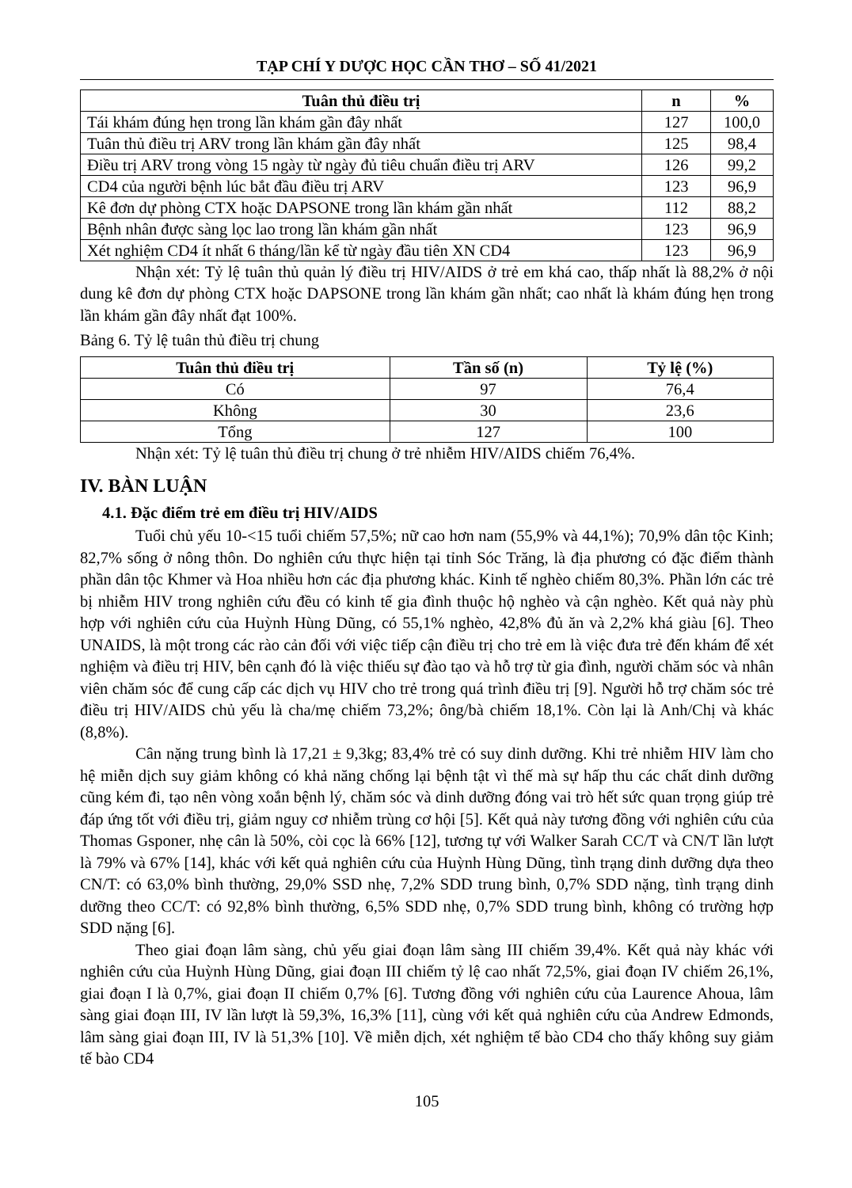TẠP CHÍ Y DƯỢC HỌC CẦN THƠ – SỐ 41/2021
| Tuân thủ điều trị | n | % |
| --- | --- | --- |
| Tái khám đúng hẹn trong lần khám gần đây nhất | 127 | 100,0 |
| Tuân thủ điều trị ARV trong lần khám gần đây nhất | 125 | 98,4 |
| Điều trị ARV trong vòng 15 ngày từ ngày đủ tiêu chuẩn điều trị ARV | 126 | 99,2 |
| CD4 của người bệnh lúc bắt đầu điều trị ARV | 123 | 96,9 |
| Kê đơn dự phòng CTX hoặc DAPSONE trong lần khám gần nhất | 112 | 88,2 |
| Bệnh nhân được sàng lọc lao trong lần khám gần nhất | 123 | 96,9 |
| Xét nghiệm CD4 ít nhất 6 tháng/lần kể từ ngày đầu tiên XN CD4 | 123 | 96,9 |
Nhận xét: Tỷ lệ tuân thủ quản lý điều trị HIV/AIDS ở trẻ em khá cao, thấp nhất là 88,2% ở nội dung kê đơn dự phòng CTX hoặc DAPSONE trong lần khám gần nhất; cao nhất là khám đúng hẹn trong lần khám gần đây nhất đạt 100%.
Bảng 6. Tỷ lệ tuân thủ điều trị chung
| Tuân thủ điều trị | Tần số (n) | Tỷ lệ (%) |
| --- | --- | --- |
| Có | 97 | 76,4 |
| Không | 30 | 23,6 |
| Tổng | 127 | 100 |
Nhận xét: Tỷ lệ tuân thủ điều trị chung ở trẻ nhiễm HIV/AIDS chiếm 76,4%.
IV. BÀN LUẬN
4.1. Đặc điểm trẻ em điều trị HIV/AIDS
Tuổi chủ yếu 10-<15 tuổi chiếm 57,5%; nữ cao hơn nam (55,9% và 44,1%); 70,9% dân tộc Kinh; 82,7% sống ở nông thôn. Do nghiên cứu thực hiện tại tỉnh Sóc Trăng, là địa phương có đặc điểm thành phần dân tộc Khmer và Hoa nhiều hơn các địa phương khác. Kinh tế nghèo chiếm 80,3%. Phần lớn các trẻ bị nhiễm HIV trong nghiên cứu đều có kinh tế gia đình thuộc hộ nghèo và cận nghèo. Kết quả này phù hợp với nghiên cứu của Huỳnh Hùng Dũng, có 55,1% nghèo, 42,8% đủ ăn và 2,2% khá giàu [6]. Theo UNAIDS, là một trong các rào cản đối với việc tiếp cận điều trị cho trẻ em là việc đưa trẻ đến khám để xét nghiệm và điều trị HIV, bên cạnh đó là việc thiếu sự đào tạo và hỗ trợ từ gia đình, người chăm sóc và nhân viên chăm sóc để cung cấp các dịch vụ HIV cho trẻ trong quá trình điều trị [9]. Người hỗ trợ chăm sóc trẻ điều trị HIV/AIDS chủ yếu là cha/mẹ chiếm 73,2%; ông/bà chiếm 18,1%. Còn lại là Anh/Chị và khác (8,8%).
Cân nặng trung bình là 17,21 ± 9,3kg; 83,4% trẻ có suy dinh dưỡng. Khi trẻ nhiễm HIV làm cho hệ miễn dịch suy giảm không có khả năng chống lại bệnh tật vì thế mà sự hấp thu các chất dinh dưỡng cũng kém đi, tạo nên vòng xoắn bệnh lý, chăm sóc và dinh dưỡng đóng vai trò hết sức quan trọng giúp trẻ đáp ứng tốt với điều trị, giảm nguy cơ nhiễm trùng cơ hội [5]. Kết quả này tương đồng với nghiên cứu của Thomas Gsponer, nhẹ cân là 50%, còi cọc là 66% [12], tương tự với Walker Sarah CC/T và CN/T lần lượt là 79% và 67% [14], khác với kết quả nghiên cứu của Huỳnh Hùng Dũng, tình trạng dinh dưỡng dựa theo CN/T: có 63,0% bình thường, 29,0% SSD nhẹ, 7,2% SDD trung bình, 0,7% SDD nặng, tình trạng dinh dưỡng theo CC/T: có 92,8% bình thường, 6,5% SDD nhẹ, 0,7% SDD trung bình, không có trường hợp SDD nặng [6].
Theo giai đoạn lâm sàng, chủ yếu giai đoạn lâm sàng III chiếm 39,4%. Kết quả này khác với nghiên cứu của Huỳnh Hùng Dũng, giai đoạn III chiếm tỷ lệ cao nhất 72,5%, giai đoạn IV chiếm 26,1%, giai đoạn I là 0,7%, giai đoạn II chiếm 0,7% [6]. Tương đồng với nghiên cứu của Laurence Ahoua, lâm sàng giai đoạn III, IV lần lượt là 59,3%, 16,3% [11], cùng với kết quả nghiên cứu của Andrew Edmonds, lâm sàng giai đoạn III, IV là 51,3% [10]. Về miễn dịch, xét nghiệm tế bào CD4 cho thấy không suy giảm tế bào CD4
105